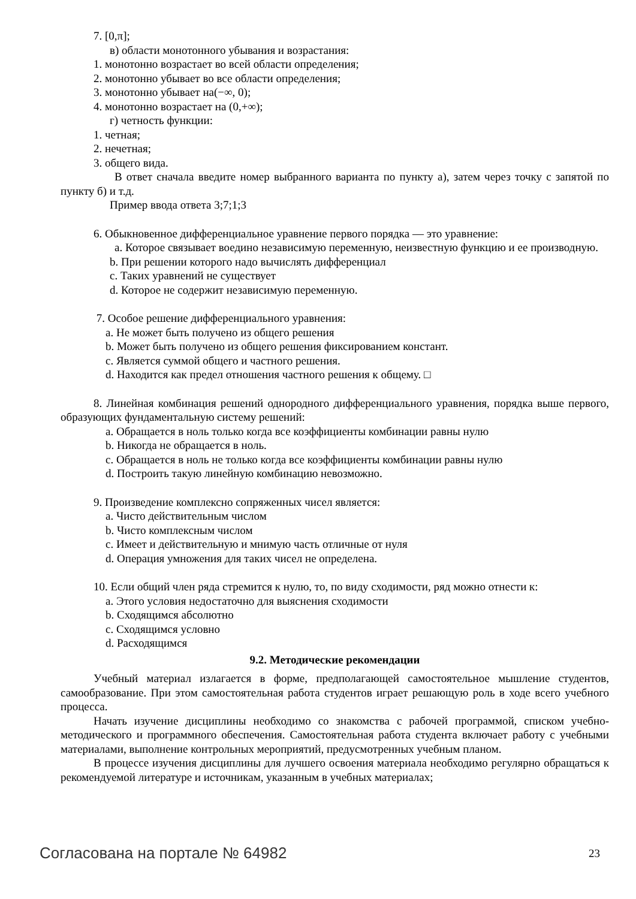7. [0,π];
в) области монотонного убывания и возрастания:
1. монотонно возрастает во всей области определения;
2. монотонно убывает во все области определения;
3. монотонно убывает на(−∞, 0);
4. монотонно возрастает на (0,+∞);
г) четность функции:
1. четная;
2. нечетная;
3. общего вида.
В ответ сначала введите номер выбранного варианта по пункту а), затем через точку с запятой по пункту б) и т.д.
Пример ввода ответа 3;7;1;3
6. Обыкновенное дифференциальное уравнение первого порядка — это уравнение:
a. Которое связывает воедино независимую переменную, неизвестную функцию и ее производную.
b. При решении которого надо вычислять дифференциал
c. Таких уравнений не существует
d. Которое не содержит независимую переменную.
7. Особое решение дифференциального уравнения:
a. Не может быть получено из общего решения
b. Может быть получено из общего решения фиксированием констант.
c. Является суммой общего и частного решения.
d. Находится как предел отношения частного решения к общему. □
8. Линейная комбинация решений однородного дифференциального уравнения, порядка выше первого, образующих фундаментальную систему решений:
a. Обращается в ноль только когда все коэффициенты комбинации равны нулю
b. Никогда не обращается в ноль.
c. Обращается в ноль не только когда все коэффициенты комбинации равны нулю
d. Построить такую линейную комбинацию невозможно.
9. Произведение комплексно сопряженных чисел является:
a. Чисто действительным числом
b. Чисто комплексным числом
c. Имеет и действительную и мнимую часть отличные от нуля
d. Операция умножения для таких чисел не определена.
10. Если общий член ряда стремится к нулю, то, по виду сходимости, ряд можно отнести к:
a. Этого условия недостаточно для выяснения сходимости
b. Сходящимся абсолютно
c. Сходящимся условно
d. Расходящимся
9.2. Методические рекомендации
Учебный материал излагается в форме, предполагающей самостоятельное мышление студентов, самообразование. При этом самостоятельная работа студентов играет решающую роль в ходе всего учебного процесса.
Начать изучение дисциплины необходимо со знакомства с рабочей программой, списком учебно-методического и программного обеспечения. Самостоятельная работа студента включает работу с учебными материалами, выполнение контрольных мероприятий, предусмотренных учебным планом.
В процессе изучения дисциплины для лучшего освоения материала необходимо регулярно обращаться к рекомендуемой литературе и источникам, указанным в учебных материалах;
Согласована на портале № 64982 23